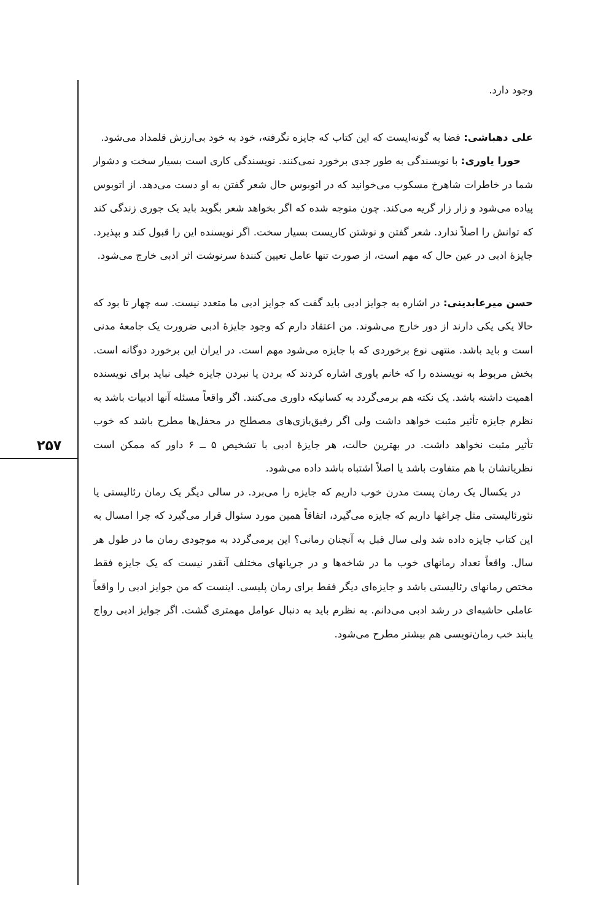۲۵۷
وجود دارد.
علی دهباشی: فضا به گونه‌ایست که این کتاب که جایزه نگرفته، خود به خود بی‌ارزش قلمداد می‌شود.
حورا یاوری: با نویسندگی به طور جدی برخورد نمی‌کنند. نویسندگی کاری است بسیار سخت و دشوار شما در خاطرات شاهرخ مسکوب می‌خوانید که در اتوبوس حال شعر گفتن به او دست می‌دهد. از اتوبوس پیاده می‌شود و زار زار گریه می‌کند. چون متوجه شده که اگر بخواهد شعر بگوید باید یک جوری زندگی کند که توانش را اصلاً ندارد. شعر گفتن و نوشتن کاریست بسیار سخت. اگر نویسنده این را قبول کند و بپذیرد. جایزهٔ ادبی در عین حال که مهم است، از صورت تنها عامل تعیین کنندهٔ سرنوشت اثر ادبی خارج می‌شود.
حسن میرعابدینی: در اشاره به جوایز ادبی باید گفت که جوایز ادبی ما متعدد نیست. سه چهار تا بود که حالا یکی یکی دارند از دور خارج می‌شوند. من اعتقاد دارم که وجود جایزهٔ ادبی ضرورت یک جامعهٔ مدنی است و باید باشد. منتهی نوع برخوردی که با جایزه می‌شود مهم است. در ایران این برخورد دوگانه است. بخش مربوط به نویسنده را که خانم یاوری اشاره کردند که بردن یا نبردن جایزه خیلی نباید برای نویسنده اهمیت داشته باشد. یک نکته هم برمی‌گردد به کسانیکه داوری می‌کنند. اگر واقعاً مسئله آنها ادبیات باشد به نظرم جایزه تأثیر مثبت خواهد داشت ولی اگر رفیق‌بازی‌های مصطلح در محفل‌ها مطرح باشد که خوب تأثیر مثبت نخواهد داشت. در بهترین حالت، هر جایزهٔ ادبی با تشخیص ۵ ــ ۶ داور که ممکن است نظریاتشان با هم متفاوت باشد یا اصلاً اشتباه باشد داده می‌شود.
در یکسال یک رمان پست مدرن خوب داریم که جایزه را می‌برد. در سالی دیگر یک رمان رئالیستی یا نئورئالیستی مثل چراغها داریم که جایزه می‌گیرد، اتفاقاً همین مورد سئوال قرار می‌گیرد که چرا امسال به این کتاب جایزه داده شد ولی سال قبل به آنچنان رمانی؟ این برمی‌گردد به موجودی رمان ما در طول هر سال. واقعاً تعداد رمانهای خوب ما در شاخه‌ها و در جریانهای مختلف آنقدر نیست که یک جایزه فقط مختص رمانهای رئالیستی باشد و جایزه‌ای دیگر فقط برای رمان پلیسی. اینست که من جوایز ادبی را واقعاً عاملی حاشیه‌ای در رشد ادبی می‌دانم. به نظرم باید به دنبال عوامل مهمتری گشت. اگر جوایز ادبی رواج یابند خب رمان‌نویسی هم بیشتر مطرح می‌شود.